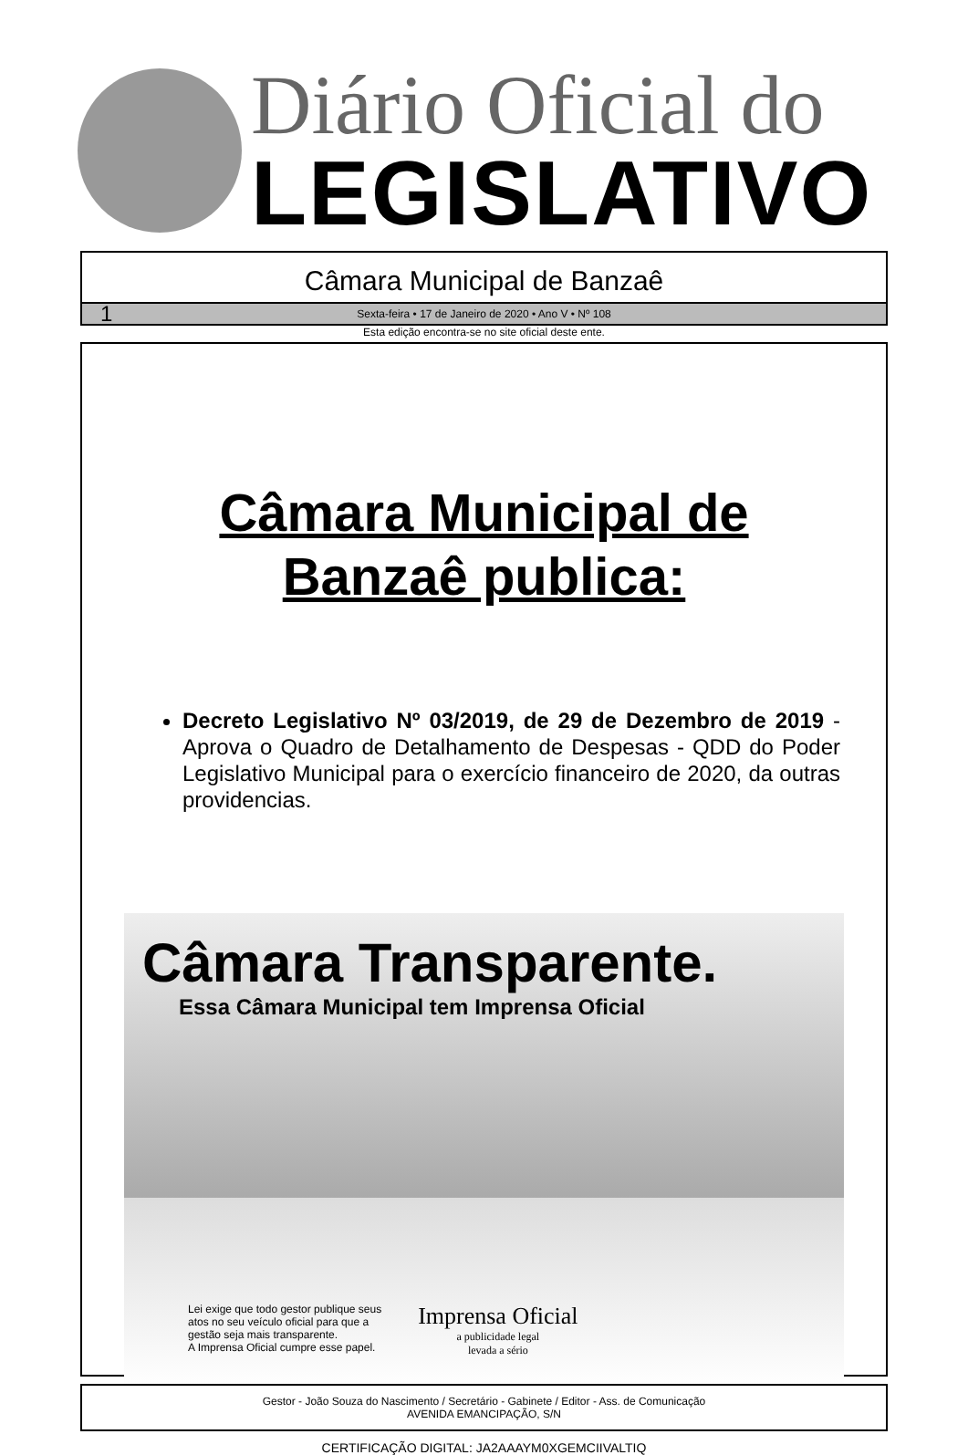Diário Oficial do
LEGISLATIVO
Câmara Municipal de Banzaê
1 Sexta-feira • 17 de Janeiro de 2020 • Ano V • Nº 108
Esta edição encontra-se no site oficial deste ente.
Câmara Municipal de
Banzaê publica:
Decreto Legislativo Nº 03/2019, de 29 de Dezembro de 2019 - Aprova o Quadro de Detalhamento de Despesas - QDD do Poder Legislativo Municipal para o exercício financeiro de 2020, da outras providencias.
Câmara Transparente.
Essa Câmara Municipal tem Imprensa Oficial
Lei exige que todo gestor publique seus
atos no seu veículo oficial para que a
gestão seja mais transparente.
A Imprensa Oficial cumpre esse papel.
Imprensa Oficial
a publicidade legal
levada a sério
Gestor - João Souza do Nascimento / Secretário - Gabinete / Editor - Ass. de Comunicação
AVENIDA EMANCIPAÇÃO, S/N
CERTIFICAÇÃO DIGITAL: JA2AAAYM0XGEMCIIVALTIQ